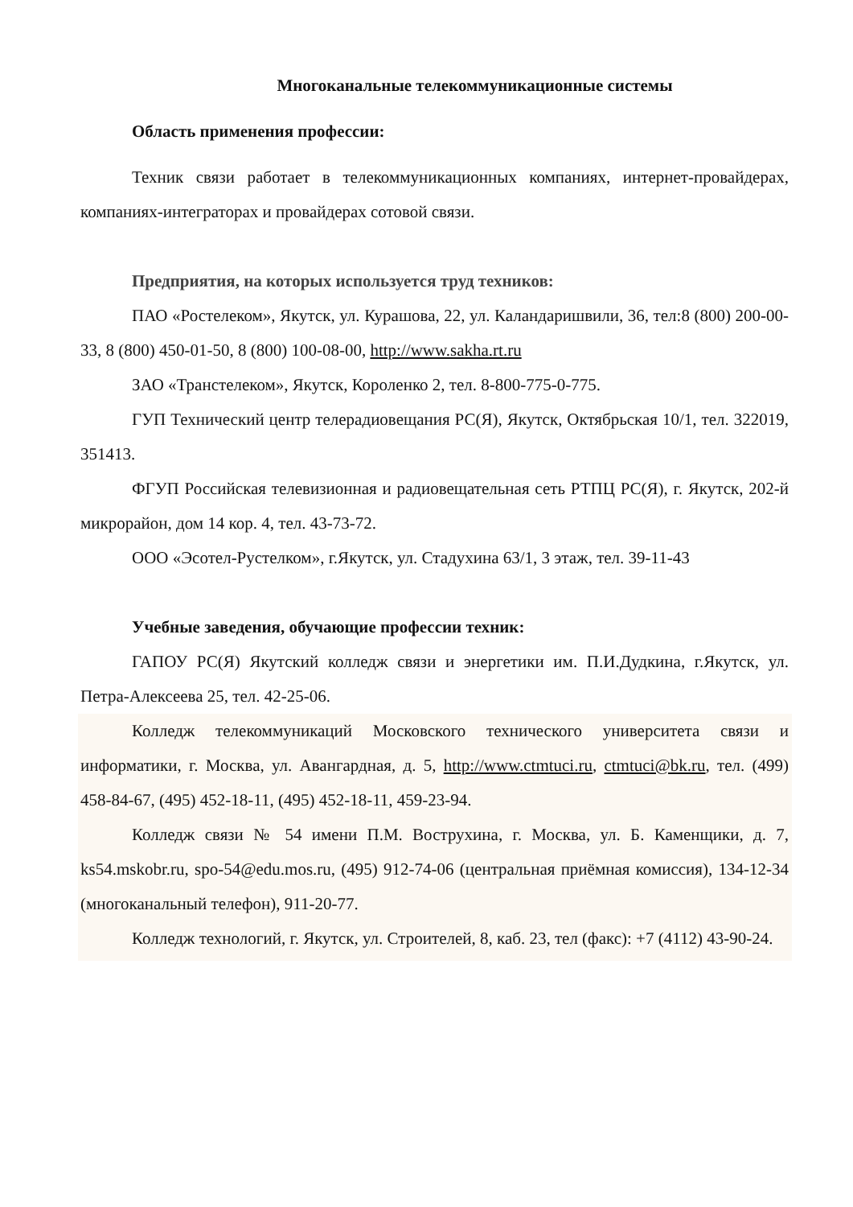Многоканальные телекоммуникационные системы
Область применения профессии:
Техник связи работает в телекоммуникационных компаниях, интернет-провайдерах, компаниях-интеграторах и провайдерах сотовой связи.
Предприятия, на которых используется труд техников:
ПАО «Ростелеком», Якутск, ул. Курашова, 22, ул. Каландаришвили, 36, тел:8 (800) 200-00-33, 8 (800) 450-01-50, 8 (800) 100-08-00, http://www.sakha.rt.ru
ЗАО «Транстелеком», Якутск, Короленко 2, тел. 8-800-775-0-775.
ГУП Технический центр телерадиовещания РС(Я), Якутск, Октябрьская 10/1, тел. 322019, 351413.
ФГУП Российская телевизионная и радиовещательная сеть РТПЦ РС(Я), г. Якутск, 202-й микрорайон, дом 14 кор. 4, тел. 43-73-72.
ООО «Эсотел-Рустелком», г.Якутск, ул. Стадухина 63/1, 3 этаж, тел. 39-11-43
Учебные заведения, обучающие профессии техник:
ГАПОУ РС(Я) Якутский колледж связи и энергетики им. П.И.Дудкина, г.Якутск, ул. Петра-Алексеева 25, тел. 42-25-06.
Колледж телекоммуникаций Московского технического университета связи и информатики, г. Москва, ул. Авангардная, д. 5, http://www.ctmtuci.ru, ctmtuci@bk.ru, тел. (499) 458-84-67, (495) 452-18-11, (495) 452-18-11, 459-23-94.
Колледж связи № 54 имени П.М. Вострухина, г. Москва, ул. Б. Каменщики, д. 7, ks54.mskobr.ru, spo-54@edu.mos.ru, (495) 912-74-06 (центральная приёмная комиссия), 134-12-34 (многоканальный телефон), 911-20-77.
Колледж технологий, г. Якутск, ул. Строителей, 8, каб. 23, тел (факс): +7 (4112) 43-90-24.